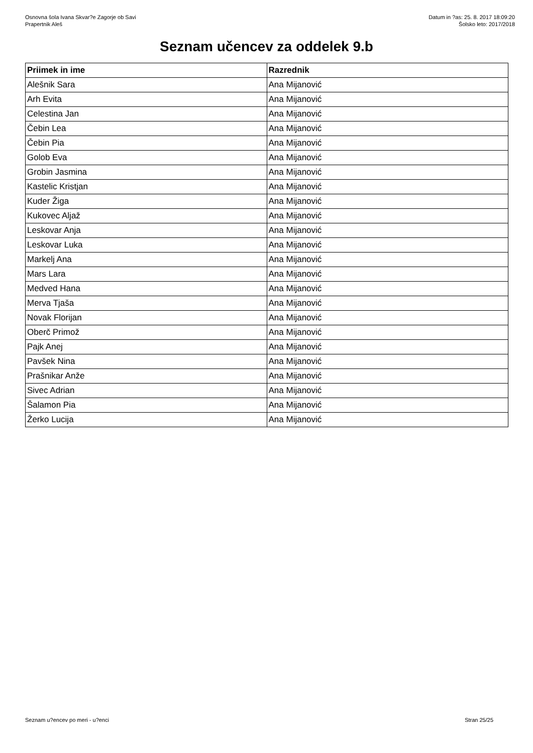Osnovna šola Ivana Skvar?e Zagorje ob Savi
Prapertnik Aleš
Datum in ?as: 25. 8. 2017 18:09:20
Šolsko leto: 2017/2018
Seznam učencev za oddelek 9.b
| Priimek in ime | Razrednik |
| --- | --- |
| Alešnik Sara | Ana Mijanović |
| Arh Evita | Ana Mijanović |
| Celestina Jan | Ana Mijanović |
| Čebin Lea | Ana Mijanović |
| Čebin Pia | Ana Mijanović |
| Golob Eva | Ana Mijanović |
| Grobin Jasmina | Ana Mijanović |
| Kastelic Kristjan | Ana Mijanović |
| Kuder Žiga | Ana Mijanović |
| Kukovec Aljaž | Ana Mijanović |
| Leskovar Anja | Ana Mijanović |
| Leskovar Luka | Ana Mijanović |
| Markelj Ana | Ana Mijanović |
| Mars Lara | Ana Mijanović |
| Medved Hana | Ana Mijanović |
| Merva Tjaša | Ana Mijanović |
| Novak Florijan | Ana Mijanović |
| Oberč Primož | Ana Mijanović |
| Pajk Anej | Ana Mijanović |
| Pavšek Nina | Ana Mijanović |
| Prašnikar Anže | Ana Mijanović |
| Sivec Adrian | Ana Mijanović |
| Šalamon Pia | Ana Mijanović |
| Žerko Lucija | Ana Mijanović |
Seznam u?encev po meri - u?enci Stran 25/25